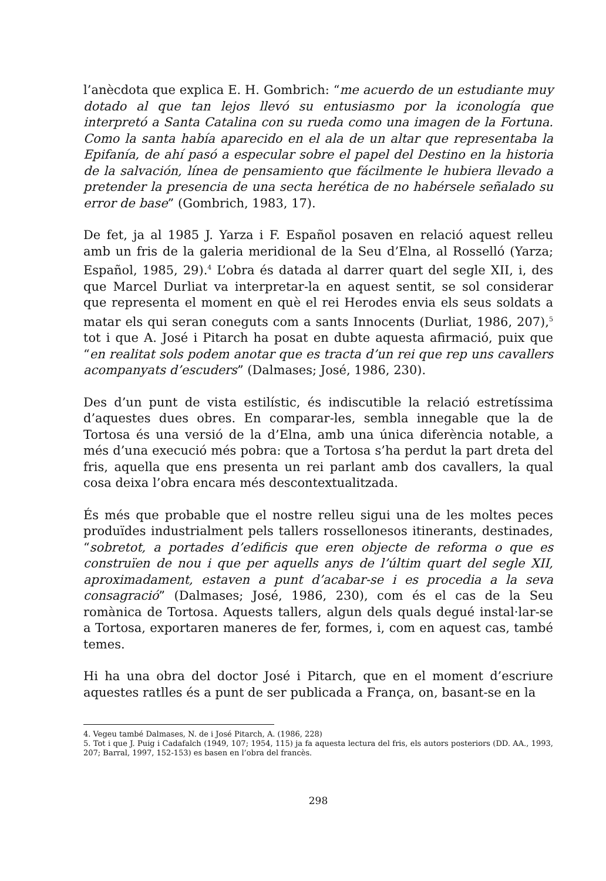l’anècdota que explica E. H. Gombrich: “me acuerdo de un estudiante muy dotado al que tan lejos llevó su entusiasmo por la iconología que interpretó a Santa Catalina con su rueda como una imagen de la Fortuna. Como la santa había aparecido en el ala de un altar que representaba la Epifanía, de ahí pasó a especular sobre el papel del Destino en la historia de la salvación, línea de pensamiento que fácilmente le hubiera llevado a pretender la presencia de una secta herética de no habérsele señalado su error de base” (Gombrich, 1983, 17).
De fet, ja al 1985 J. Yarza i F. Español posaven en relació aquest relleu amb un fris de la galeria meridional de la Seu d’Elna, al Rosselló (Yarza; Español, 1985, 29).<sup>4</sup> L’obra és datada al darrer quart del segle XII, i, des que Marcel Durliat va interpretar-la en aquest sentit, se sol considerar que representa el moment en què el rei Herodes envia els seus soldats a matar els qui seran coneguts com a sants Innocents (Durliat, 1986, 207),<sup>5</sup> tot i que A. José i Pitarch ha posat en dubte aquesta afirmació, puix que “en realitat sols podem anotar que es tracta d’un rei que rep uns cavallers acompanyats d’escuders” (Dalmases; José, 1986, 230).
Des d’un punt de vista estilístic, és indiscutible la relació estretíssima d’aquestes dues obres. En comparar-les, sembla innegable que la de Tortosa és una versió de la d’Elna, amb una única diferència notable, a més d’una execució més pobra: que a Tortosa s’ha perdut la part dreta del fris, aquella que ens presenta un rei parlant amb dos cavallers, la qual cosa deixa l’obra encara més descontextualitzada.
És més que probable que el nostre relleu sigui una de les moltes peces produïdes industrialment pels tallers rossellonesos itinerants, destinades, “sobretot, a portades d’edificis que eren objecte de reforma o que es construïen de nou i que per aquells anys de l’últim quart del segle XII, aproximadament, estaven a punt d’acabar-se i es procedia a la seva consagració” (Dalmases; José, 1986, 230), com és el cas de la Seu romànica de Tortosa. Aquests tallers, algun dels quals degué instal·lar-se a Tortosa, exportaren maneres de fer, formes, i, com en aquest cas, també temes.
Hi ha una obra del doctor José i Pitarch, que en el moment d’escriure aquestes ratlles és a punt de ser publicada a França, on, basant-se en la
4. Vegeu també Dalmases, N. de i José Pitarch, A. (1986, 228)
5. Tot i que J. Puig i Cadafalch (1949, 107; 1954, 115) ja fa aquesta lectura del fris, els autors posteriors (DD. AA., 1993, 207; Barral, 1997, 152-153) es basen en l’obra del francès.
298